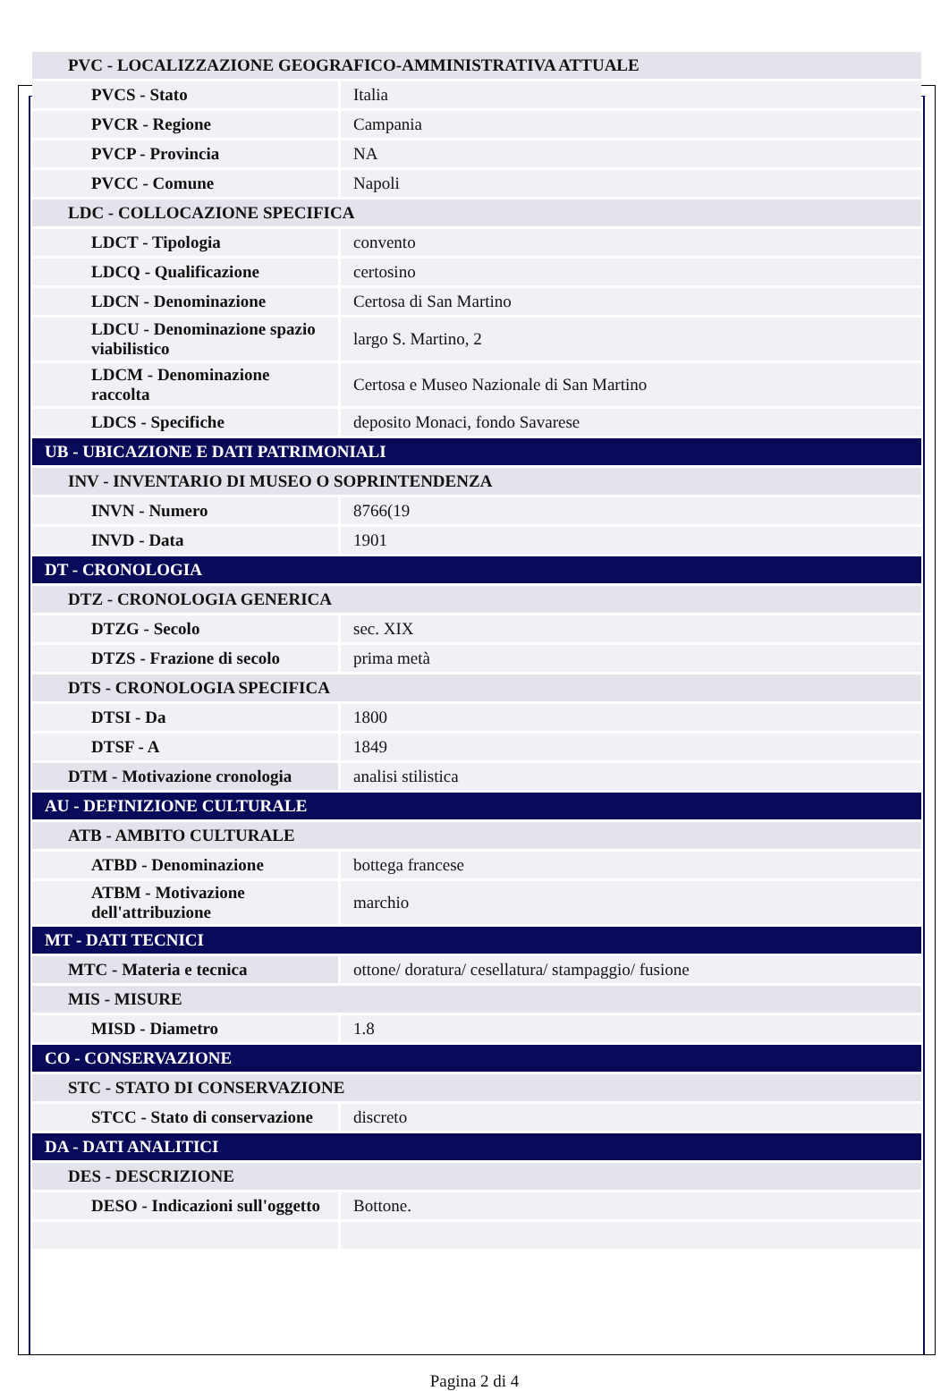| PVC - LOCALIZZAZIONE GEOGRAFICO-AMMINISTRATIVA ATTUALE | |
| PVCS - Stato | Italia |
| PVCR - Regione | Campania |
| PVCP - Provincia | NA |
| PVCC - Comune | Napoli |
| LDC - COLLOCAZIONE SPECIFICA | |
| LDCT - Tipologia | convento |
| LDCQ - Qualificazione | certosino |
| LDCN - Denominazione | Certosa di San Martino |
| LDCU - Denominazione spazio viabilistico | largo S. Martino, 2 |
| LDCM - Denominazione raccolta | Certosa e Museo Nazionale di San Martino |
| LDCS - Specifiche | deposito Monaci, fondo Savarese |
| UB - UBICAZIONE E DATI PATRIMONIALI | |
| INV - INVENTARIO DI MUSEO O SOPRINTENDENZA | |
| INVN - Numero | 8766(19 |
| INVD - Data | 1901 |
| DT - CRONOLOGIA | |
| DTZ - CRONOLOGIA GENERICA | |
| DTZG - Secolo | sec. XIX |
| DTZS - Frazione di secolo | prima metà |
| DTS - CRONOLOGIA SPECIFICA | |
| DTSI - Da | 1800 |
| DTSF - A | 1849 |
| DTM - Motivazione cronologia | analisi stilistica |
| AU - DEFINIZIONE CULTURALE | |
| ATB - AMBITO CULTURALE | |
| ATBD - Denominazione | bottega francese |
| ATBM - Motivazione dell'attribuzione | marchio |
| MT - DATI TECNICI | |
| MTC - Materia e tecnica | ottone/ doratura/ cesellatura/ stampaggio/ fusione |
| MIS - MISURE | |
| MISD - Diametro | 1.8 |
| CO - CONSERVAZIONE | |
| STC - STATO DI CONSERVAZIONE | |
| STCC - Stato di conservazione | discreto |
| DA - DATI ANALITICI | |
| DES - DESCRIZIONE | |
| DESO - Indicazioni sull'oggetto | Bottone. |
Pagina 2 di 4